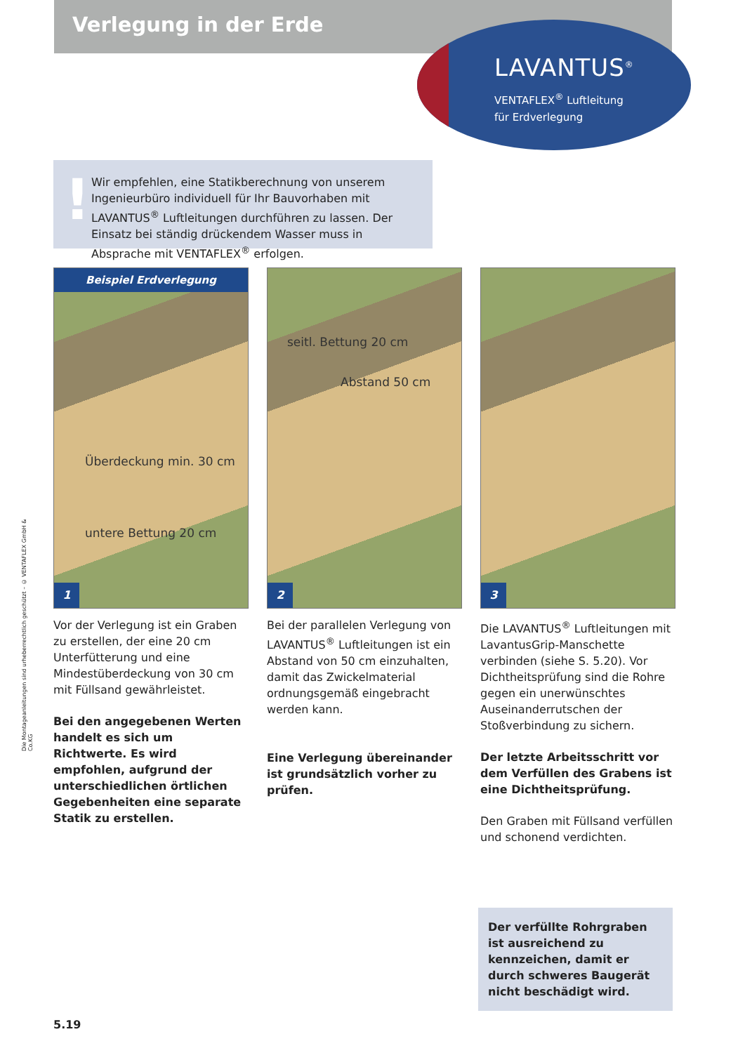Verlegung in der Erde
LAVANTUS<sup>®</sup>
VENTAFLEX<sup>®</sup> Luftleitung
für Erdverlegung
!
Wir empfehlen, eine Statikberechnung von unserem Ingenieurbüro individuell für Ihr Bauvorhaben mit LAVANTUS<sup>®</sup> Luftleitungen durchführen zu lassen. Der Einsatz bei ständig drückendem Wasser muss in Absprache mit VENTAFLEX<sup>®</sup> erfolgen.
Die Montageanleitungen sind urheberrechtlich geschützt – © VENTAFLEX GmbH & Co.KG
Beispiel Erdverlegung
Überdeckung min. 30 cm
untere Bettung 20 cm
1
Vor der Verlegung ist ein Graben zu erstellen, der eine 20 cm Unterfütterung und eine Mindestüberdeckung von 30 cm mit Füllsand gewährleistet.
Bei den angegebenen Werten handelt es sich um Richtwerte. Es wird empfohlen, aufgrund der unterschiedlichen örtlichen Gegebenheiten eine separate Statik zu erstellen.
seitl. Bettung 20 cm
Abstand 50 cm
2
Bei der parallelen Verlegung von LAVANTUS<sup>®</sup> Luftleitungen ist ein Abstand von 50 cm einzuhalten, damit das Zwickelmaterial ordnungsgemäß eingebracht werden kann.
Eine Verlegung übereinander ist grundsätzlich vorher zu prüfen.
3
Die LAVANTUS<sup>®</sup> Luftleitungen mit LavantusGrip-Manschette verbinden (siehe S. 5.20). Vor Dichtheitsprüfung sind die Rohre gegen ein unerwünschtes Auseinanderrutschen der Stoßverbindung zu sichern.
Der letzte Arbeitsschritt vor dem Verfüllen des Grabens ist eine Dichtheitsprüfung.
Den Graben mit Füllsand verfüllen und schonend verdichten.
Der verfüllte Rohrgraben ist ausreichend zu kennzeichen, damit er durch schweres Baugerät nicht beschädigt wird.
5.19